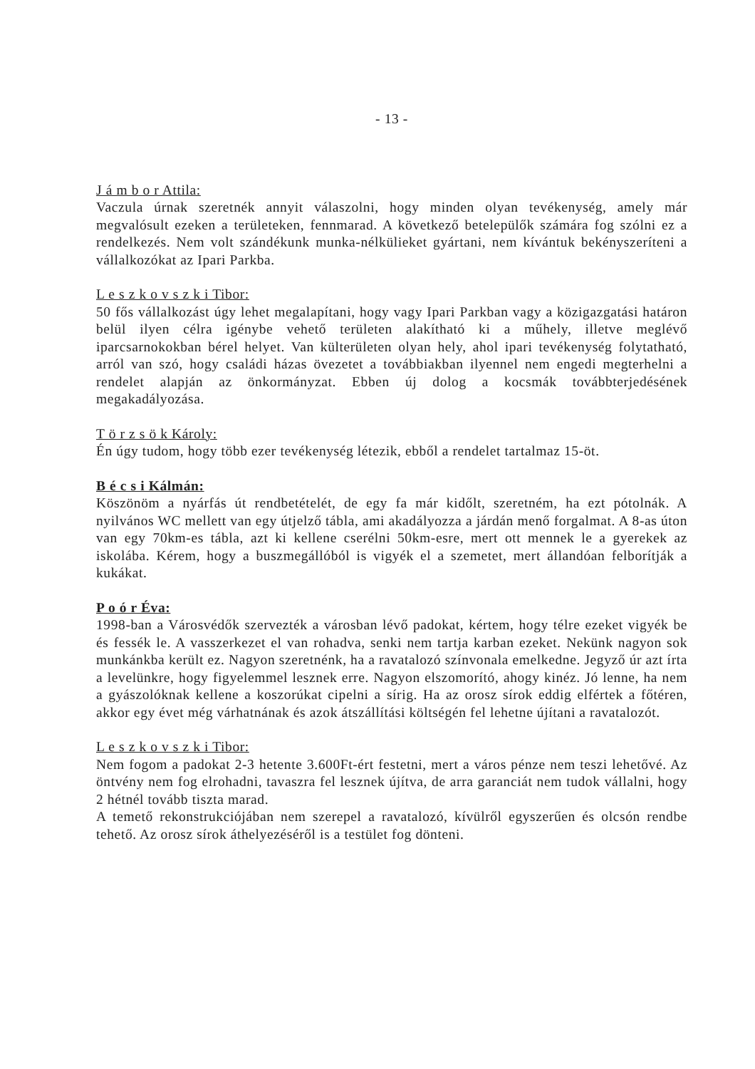- 13 -
J á m b o r Attila:
Vaczula úrnak szeretnék annyit válaszolni, hogy minden olyan tevékenység, amely már megvalósult ezeken a területeken, fennmarad. A következő betelepülők számára fog szólni ez a rendelkezés. Nem volt szándékunk munka-nélkülieket gyártani, nem kívántuk bekényszeríteni a vállalkozókat az Ipari Parkba.
L e s z k o v s z k i Tibor:
50 fős vállalkozást úgy lehet megalapítani, hogy vagy Ipari Parkban vagy a közigazgatási határon belül ilyen célra igénybe vehető területen alakítható ki a műhely, illetve meglévő iparcsarnokokban bérel helyet. Van külterületen olyan hely, ahol ipari tevékenység folytatható, arról van szó, hogy családi házas övezetet a továbbiakban ilyennel nem engedi megterhelni a rendelet alapján az önkormányzat. Ebben új dolog a kocsmák továbbterjedésének megakadályozása.
T ö r z s ö k Károly:
Én úgy tudom, hogy több ezer tevékenység létezik, ebből a rendelet tartalmaz 15-öt.
B é c s i Kálmán:
Köszönöm a nyárfás út rendbetételét, de egy fa már kidőlt, szeretném, ha ezt pótolnák. A nyilvános WC mellett van egy útjelző tábla, ami akadályozza a járdán menő forgalmat. A 8-as úton van egy 70km-es tábla, azt ki kellene cserélni 50km-esre, mert ott mennek le a gyerekek az iskolába. Kérem, hogy a buszmegállóból is vigyék el a szemetet, mert állandóan felborítják a kukákat.
P o ó r Éva:
1998-ban a Városvédők szervezték a városban lévő padokat, kértem, hogy télre ezeket vigyék be és fessék le. A vasszerkezet el van rohadva, senki nem tartja karban ezeket. Nekünk nagyon sok munkánkba került ez. Nagyon szeretnénk, ha a ravatalozó színvonala emelkedne. Jegyző úr azt írta a levelünkre, hogy figyelemmel lesznek erre. Nagyon elszomorító, ahogy kinéz. Jó lenne, ha nem a gyászolóknak kellene a koszorúkat cipelni a sírig. Ha az orosz sírok eddig elfértek a főtéren, akkor egy évet még várhatnának és azok átszállítási költségén fel lehetne újítani a ravatalozót.
L e s z k o v s z k i Tibor:
Nem fogom a padokat 2-3 hetente 3.600Ft-ért festetni, mert a város pénze nem teszi lehetővé. Az öntvény nem fog elrohadni, tavaszra fel lesznek újítva, de arra garanciát nem tudok vállalni, hogy 2 hétnél tovább tiszta marad.
A temető rekonstrukciójában nem szerepel a ravatalozó, kívülről egyszerűen és olcsón rendbe tehető. Az orosz sírok áthelyezéséről is a testület fog dönteni.